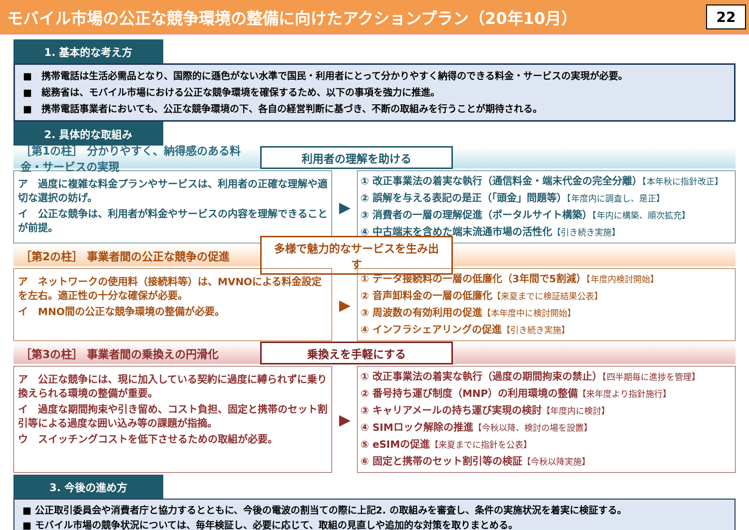モバイル市場の公正な競争環境の整備に向けたアクションプラン（20年10月）
22
1. 基本的な考え方
■　携帯電話は生活必需品となり、国際的に遜色がない水準で国民・利用者にとって分かりやすく納得のできる料金・サービスの実現が必要。
■　総務省は、モバイル市場における公正な競争環境を確保するため、以下の事項を強力に推進。
■　携帯電話事業者においても、公正な競争環境の下、各自の経営判断に基づき、不断の取組みを行うことが期待される。
2. 具体的な取組み
［第1の柱］ 分かりやすく、納得感のある料金・サービスの実現 利用者の理解を助ける
ア　過度に複雑な料金プランやサービスは、利用者の正確な理解や適切な選択の妨げ。
イ　公正な競争は、利用者が料金やサービスの内容を理解できることが前提。
▶
① 改正事業法の着実な執行（通信料金・端末代金の完全分離）【本年秋に指針改正】
② 誤解を与える表記の是正（「頭金」問題等）【年度内に調査し、是正】
③ 消費者の一層の理解促進（ポータルサイト構築）【年内に構築、順次拡充】
④ 中古端末を含めた端末流通市場の活性化【引き続き実施】
［第2の柱］ 事業者間の公正な競争の促進 多様で魅力的なサービスを生み出す
ア　ネットワークの使用料（接続料等）は、MVNOによる料金設定を左右。適正性の十分な確保が必要。
イ　MNO間の公正な競争環境の整備が必要。
▶
① データ接続料の一層の低廉化（3年間で5割減）【年度内検討開始】
② 音声卸料金の一層の低廉化【来夏までに検証結果公表】
③ 周波数の有効利用の促進【本年度中に検討開始】
④ インフラシェアリングの促進【引き続き実施】
［第3の柱］ 事業者間の乗換えの円滑化 乗換えを手軽にする
ア　公正な競争には、現に加入している契約に過度に縛られずに乗り換えられる環境の整備が重要。
イ　過度な期間拘束や引き留め、コスト負担、固定と携帯のセット割引等による過度な囲い込み等の課題が指摘。
ウ　スイッチングコストを低下させるための取組が必要。
▶
① 改正事業法の着実な執行（過度の期間拘束の禁止）【四半期毎に進捗を管理】
② 番号持ち運び制度（MNP）の利用環境の整備【来年度より指針施行】
③ キャリアメールの持ち運び実現の検討【年度内に検討】
④ SIMロック解除の推進【今秋以降、検討の場を設置】
⑤ eSIMの促進【来夏までに指針を公表】
⑥ 固定と携帯のセット割引等の検証【今秋以降実施】
3. 今後の進め方
■ 公正取引委員会や消費者庁と協力するとともに、今後の電波の割当ての際に上記2. の取組みを審査し、条件の実施状況を着実に検証する。
■ モバイル市場の競争状況については、毎年検証し、必要に応じて、取組の見直しや追加的な対策を取りまとめる。